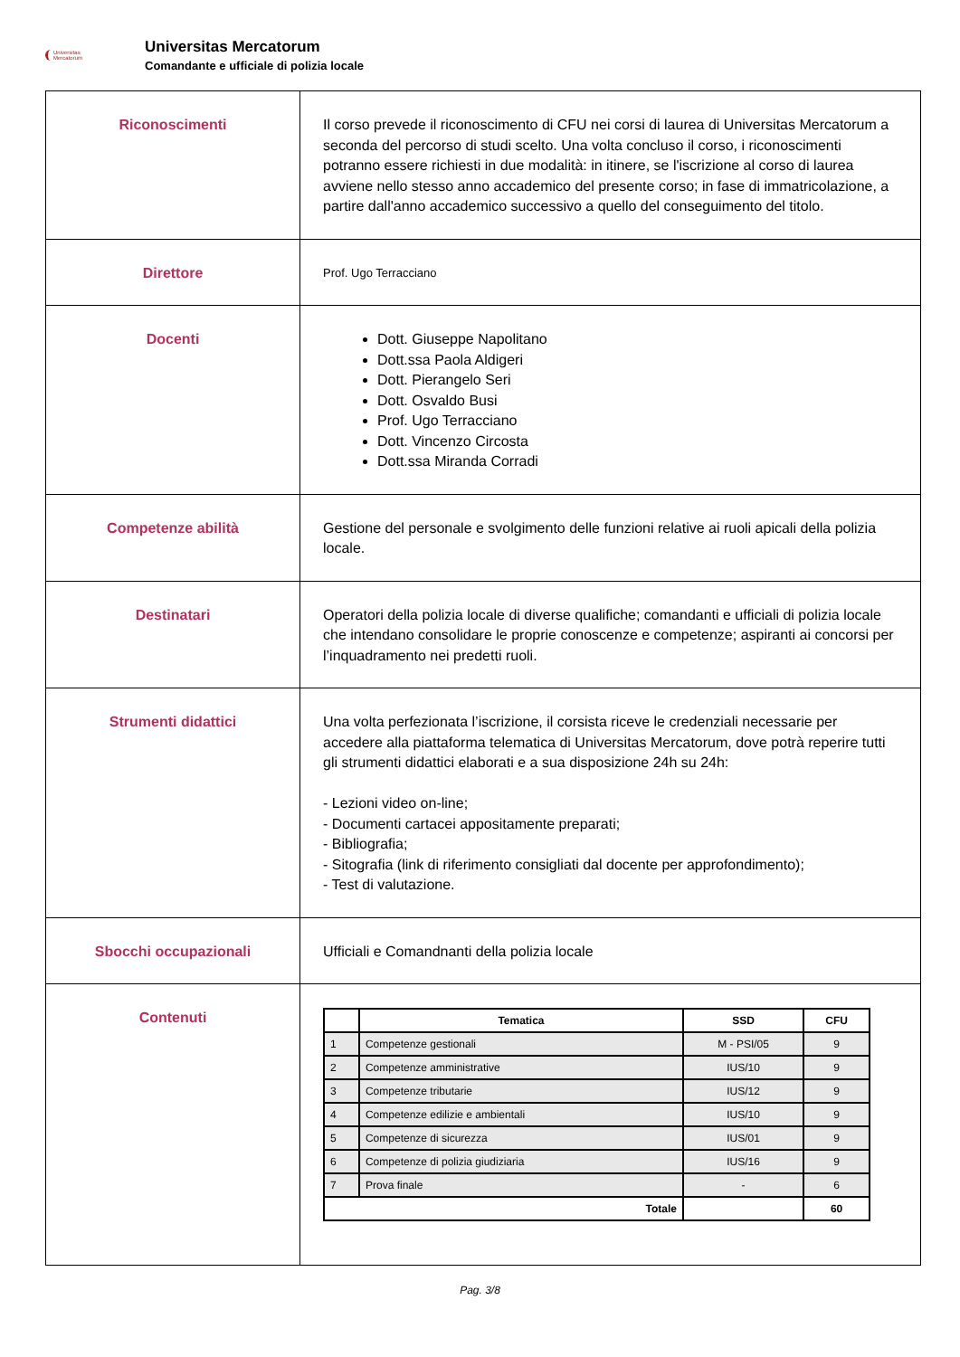Universitas
Mercatorum
Universitas Mercatorum
Comandante e ufficiale di polizia locale
| Riconoscimenti | Il corso prevede il riconoscimento di CFU nei corsi di laurea di Universitas Mercatorum a seconda del percorso di studi scelto. Una volta concluso il corso, i riconoscimenti potranno essere richiesti in due modalità: in itinere, se l'iscrizione al corso di laurea avviene nello stesso anno accademico del presente corso; in fase di immatricolazione, a partire dall'anno accademico successivo a quello del conseguimento del titolo. |
| Direttore | Prof. Ugo Terracciano |
| Docenti | Dott. Giuseppe Napolitano Dott.ssa Paola Aldigeri Dott. Pierangelo Seri Dott. Osvaldo Busi Prof. Ugo Terracciano Dott. Vincenzo Circosta Dott.ssa Miranda Corradi |
| Competenze abilità | Gestione del personale e svolgimento delle funzioni relative ai ruoli apicali della polizia locale. |
| Destinatari | Operatori della polizia locale di diverse qualifiche; comandanti e ufficiali di polizia locale che intendano consolidare le proprie conoscenze e competenze; aspiranti ai concorsi per l’inquadramento nei predetti ruoli. |
| Strumenti didattici | Una volta perfezionata l’iscrizione, il corsista riceve le credenziali necessarie per accedere alla piattaforma telematica di Universitas Mercatorum, dove potrà reperire tutti gli strumenti didattici elaborati e a sua disposizione 24h su 24h: - Lezioni video on-line; - Documenti cartacei appositamente preparati; - Bibliografia; - Sitografia (link di riferimento consigliati dal docente per approfondimento); - Test di valutazione. |
| Sbocchi occupazionali | Ufficiali e Comandnanti della polizia locale |
| Contenuti | / / Tematica / SSD / CFU / / --- / --- / --- / --- / / 1 / Competenze gestionali / M - PSI/05 / 9 / / 2 / Competenze amministrative / IUS/10 / 9 / / 3 / Competenze tributarie / IUS/12 / 9 / / 4 / Competenze edilizie e ambientali / IUS/10 / 9 / / 5 / Competenze di sicurezza / IUS/01 / 9 / / 6 / Competenze di polizia giudiziaria / IUS/16 / 9 / / 7 / Prova finale / - / 6 / / Totale / / / 60 / |
Pag. 3/8